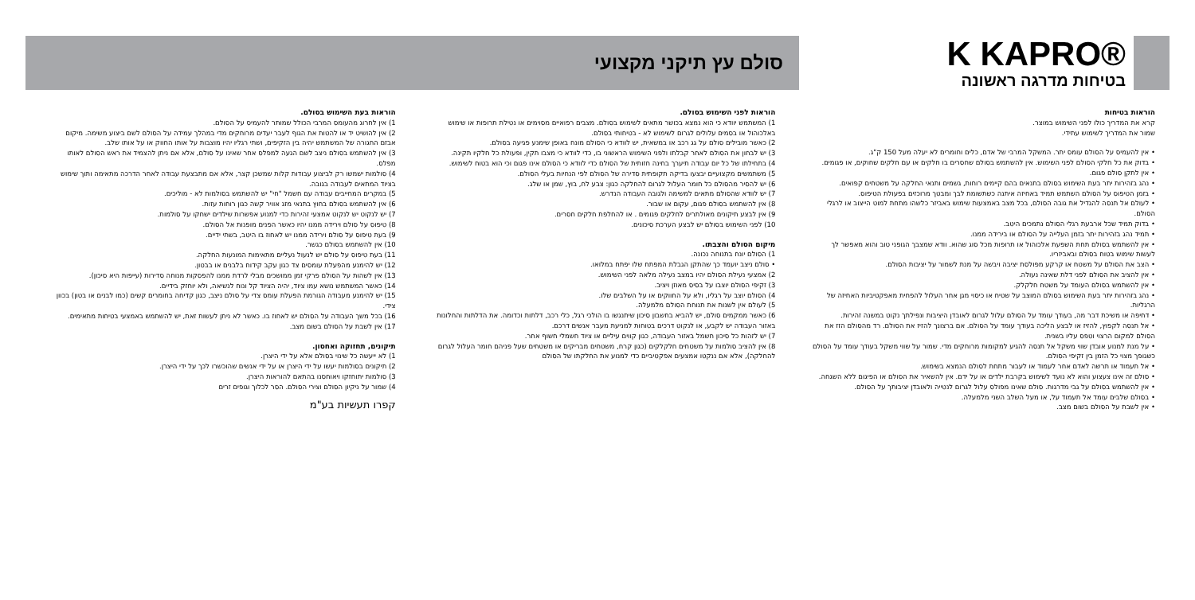K KAPRO®
בטיחות מדרגה ראשונה
סולם עץ תיקני מקצועי
הוראות בטיחות
קרא את המדריך כולו לפני השימוש במוצר.
שמור את המדריך לשימוש עתידי.
• אין להעמיס על הסולם עומס יתר. המשקל המרבי של אדם, כלים וחומרים לא יעלה מעל 150 ק"ג.
• בדוק את כל חלקי הסולם לפני השימוש. אין להשתמש בסולם שחסרים בו חלקים או עם חלקים שחוקים, או פגומים.
• אין לתקן סולם פגום.
• נהג בזהירות יתר בעת השימוש בסולם בתנאים בהם קיימים רוחות, גשמים ותנאי החלקה על משטחים קפואים.
• בזמן הטיפוס על הסולם השתמש תמיד באחיזה איתנה כשתשומת לבך ומבטך מרוכזים בפעולת הטיפוס.
• לעולם אל תנסה להגדיל את גובה הסולם, בכל מצב באמצעות שימוש באביזר כלשהו מתחת למוט הייצוב או לרגלי הסולם.
• בדוק תמיד שכל ארבעת רגלי הסולם נתמכים היטב.
• תמיד נהג בזהירות יתר בזמן העלייה על הסולם או בירידה ממנו.
• אין להשתמש בסולם תחת השפעת אלכוהול או תרופות מכל סוג שהוא. וודא שמצבך הגופני טוב והוא מאפשר לך לעשות שימוש בטוח בסולם ובאביזריו.
• הצב את הסולם על משטח או קרקע מפולסת יציבה ויבשה על מנת לשמור על יציבות הסולם.
• אין להציב את הסולם לפני דלת שאינה נעולה.
• אין להשתמש בסולם העומד על משטח חלקלק.
• נהג בזהירות יתר בעת השימוש בסולם המוצב על שטיח או כיסוי מגן אחר העלול להפחית מאפקטיביות האחיזה של הרגליות.
• דחיפה או משיכת דבר מה, בעודך עומד על הסולם עלול לגרום לאובדן היציבות ונפילתך נקוט במשנה זהירות.
• אל תנסה לקפוץ, להזיז או לבצע הליכה בעודך עומד על הסולם. אם ברצונך להזיז את הסולם. רד מהסולם הזז את הסולם למקום הרצוי וטפס עליו בשנית.
• על מנת למנוע אובדן שווי משקל אל תנסה להגיע למקומות מרוחקים מדי. שמור על שווי משקל בעודך עומד על הסולם כשגופך מצוי כל הזמן בין זקיפי הסולם.
• אל תעמוד או תרשה לאדם אחר לעמוד או לעבור מתחת לסולם הנמצא בשימוש.
• סולם זה אינו צעצוע והוא לא נועד לשימוש בקרבת ילדים או על ידם. אין להשאיר את הסולם או הפיגום ללא השגחה.
• אין להשתמש בסולם על גבי מדרגות. סולם שאינו מפולס עלול לגרום לנטייה ולאובדן יציבותך על הסולם.
• בסולם שלבים עומד אל תעמוד על, או מעל השלב השני מלמעלה.
• אין לשבת על הסולם בשום מצב.
הוראות לפני השימוש בסולם.
1) המשתמש יוודא כי הוא נמצא בכושר מתאים לשימוש בסולם. מצבים רפואיים מסוימים או נטילת תרופות או שימוש באלכוהול או בסמים עלולים לגרום לשימוש לא - בטיחותי בסולם.
2) כאשר מובילים סולם על גג רכב או במשאית, יש לוודא כי הסולם מונח באופן שימנע פגיעה בסולם.
3) יש לבחון את הסולם לאחר קבלתו ולפני השימוש הראשוני בו, כדי לוודא כי מצבו תקין, ופעולת כל חלקיו תקינה.
4) בתחילתו של כל יום עבודה תיערך בחינה חזותית של הסולם כדי לוודא כי הסולם אינו פגום וכי הוא בטוח לשימוש.
5) משתמשים מקצועיים יבצעו בדיקה תקופתית סדירה של הסולם לפי הנחיות בעלי הסולם.
6) יש להסיר מהסולם כל חומר העלול לגרום להחלקה כגון: צבע לח, בוץ, שמן או שלג.
7) יש לוודא שהסולם מתאים למשימה ולגובה העבודה הנדרש.
8) אין להשתמש בסולם פגום, עקום או שבור.
9) אין לבצע תיקונים מאולתרים לחלקים פגומים . או להחלפת חלקים חסרים.
10) לפני השימוש בסולם יש לבצע הערכת סיכונים.
מיקום הסולם והצבתו.
1) הסולם יונח בתנוחה נכונה.
• סולם ניצב יועמד כך שהתקן הגבלת המפתח שלו יפתח במלואו.
2) אמצעי נעילת הסולם יהיו במצב נעילה מלאה לפני השימוש.
3) זקיפי הסולם יוצבו על בסיס מאוזן ויציב.
4) הסולם יוצב על רגליו, ולא על החווקים או על השלבים שלו.
5) לעולם אין לשנות את תנוחת הסולם מלמעלה.
6) כאשר ממקמים סולם, יש להביא בחשבון סיכון שיתנגשו בו הולכי רגל, כלי רכב, דלתות וכדומה. את הדלתות והחלונות באזור העבודה יש לקבע, או לנקוט דרכים בטוחות למניעת מעבר אנשים דרכם.
7) יש לזהות כל סיכון חשמל באזור העבודה, כגון קווים עיליים או ציוד חשמלי חשוף אחר.
8) אין להציב סולמות על משטחים חלקלקים (כגון קרח, משטחים מבריקים או משטחים שעל פניהם חומר העלול לגרום להחלקה), אלא אם ננקטו אמצעים אפקטיביים כדי למנוע את החלקתו של הסולם
הוראות בעת השימוש בסולם.
1) אין לחרוג מהעומס המרבי הכולל שמותר להעמיס על הסולם.
2) אין להושיט יד או להטות את הגוף לעבר יעדים מרוחקים מדי במהלך עמידה על הסולם לשם ביצוע משימה. מיקום אבזם החגורה של המשתמש יהיה בין הזקיפים, ושתי רגליו יהיו מוצבות על אותו החווק או על אותו שלב.
3) אין להשתמש בסולם ניצב לשם הגעה למפלס אחר שאינו על סולם, אלא אם ניתן להצמיד את ראש הסולם לאותו מפלס.
4) סולמות ישמשו רק לביצוע עבודות קלות שמשכן קצר, אלא אם מתבצעת עבודה לאחר הדרכה מתאימה ותוך שימוש בציוד המתאים לעבודה בגובה.
5) במקרים המחייבים עבודה עם חשמל "חי" יש להשתמש בסולמות לא - מוליכים.
6) אין להשתמש בסולם בחוץ בתנאי מזג אוויר קשה כגון רוחות עזות.
7) יש לנקוט יש לנקוט אמצעי זהירות כדי למנוע אפשרות שילדים ישחקו על סולמות.
8) טיפוס על סולם וירידה ממנו יהיו כאשר הפנים מופנות אל הסולם.
9) בעת טיפוס על סולם וירידה ממנו יש לאחוז בו היטב, בשתי ידיים.
10) אין להשתמש בסולם כגשר.
11) בעת טיפוס על סולם יש לנעול נעליים מתאימות המונעות החלקה.
12) יש להימנע מהפעלת עומסים צד כגון עקב קידוח בלבנים או בבטון.
13) אין לשהות על הסולם פרקי זמן ממושכים מבלי לרדת ממנו להפסקות מנוחה סדירות (עייפות היא סיכון).
14) כאשר המשתמש נושא עמו ציוד, יהיה הציוד קל ונוח לנשיאה, ולא יוחזק בידיים.
15) יש להימנע מעבודה הגורמת הפעלת עומס צדי על סולם ניצב, כגון קדיחה בחומרים קשים (כמו לבנים או בטון) בכוון צידי.
16) בכל משך העבודה על הסולם יש לאחוז בו. כאשר לא ניתן לעשות זאת, יש להשתמש באמצעי בטיחות מתאימים.
17) אין לשבת על הסולם בשום מצב.
תיקונים, תחזוקה ואחסון.
1) לא ייעשה כל שינוי בסולם אלא על ידי היצרן.
2) תיקונים בסולמות יעשו על ידי היצרן או על ידי אנשים שהוכשרו לכך על ידי היצרן.
3) סולמות יתוחזקו ויאוחסנו בהתאם להוראות היצרן.
4) שמור על ניקיון הסולם וצירי הסולם. הסר לכלוך וגופים זרים
קפרו תעשיות בע"מ